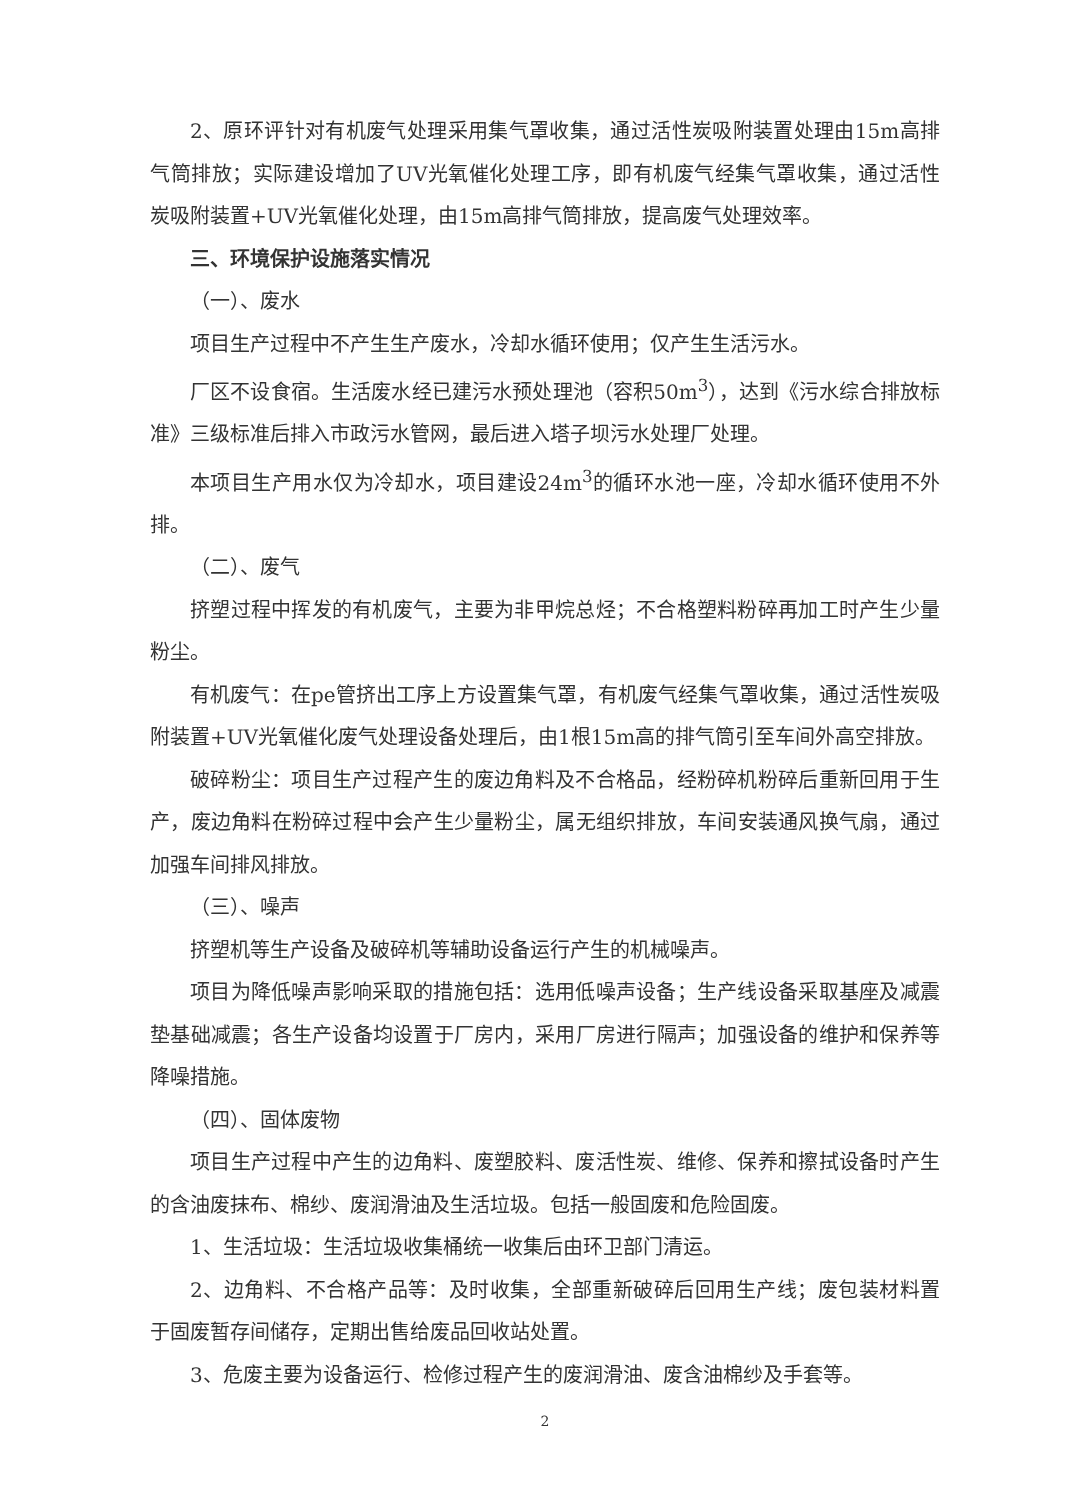2、原环评针对有机废气处理采用集气罩收集，通过活性炭吸附装置处理由15m高排气筒排放；实际建设增加了UV光氧催化处理工序，即有机废气经集气罩收集，通过活性炭吸附装置+UV光氧催化处理，由15m高排气筒排放，提高废气处理效率。
三、环境保护设施落实情况
（一）、废水
项目生产过程中不产生生产废水，冷却水循环使用；仅产生生活污水。
厂区不设食宿。生活废水经已建污水预处理池（容积50m<sup>3</sup>），达到《污水综合排放标准》三级标准后排入市政污水管网，最后进入塔子坝污水处理厂处理。
本项目生产用水仅为冷却水，项目建设24m<sup>3</sup>的循环水池一座，冷却水循环使用不外排。
（二）、废气
挤塑过程中挥发的有机废气，主要为非甲烷总烃；不合格塑料粉碎再加工时产生少量粉尘。
有机废气：在pe管挤出工序上方设置集气罩，有机废气经集气罩收集，通过活性炭吸附装置+UV光氧催化废气处理设备处理后，由1根15m高的排气筒引至车间外高空排放。
破碎粉尘：项目生产过程产生的废边角料及不合格品，经粉碎机粉碎后重新回用于生产，废边角料在粉碎过程中会产生少量粉尘，属无组织排放，车间安装通风换气扇，通过加强车间排风排放。
（三）、噪声
挤塑机等生产设备及破碎机等辅助设备运行产生的机械噪声。
项目为降低噪声影响采取的措施包括：选用低噪声设备；生产线设备采取基座及减震垫基础减震；各生产设备均设置于厂房内，采用厂房进行隔声；加强设备的维护和保养等降噪措施。
（四）、固体废物
项目生产过程中产生的边角料、废塑胶料、废活性炭、维修、保养和擦拭设备时产生的含油废抹布、棉纱、废润滑油及生活垃圾。包括一般固废和危险固废。
1、生活垃圾：生活垃圾收集桶统一收集后由环卫部门清运。
2、边角料、不合格产品等：及时收集，全部重新破碎后回用生产线；废包装材料置于固废暂存间储存，定期出售给废品回收站处置。
3、危废主要为设备运行、检修过程产生的废润滑油、废含油棉纱及手套等。
2